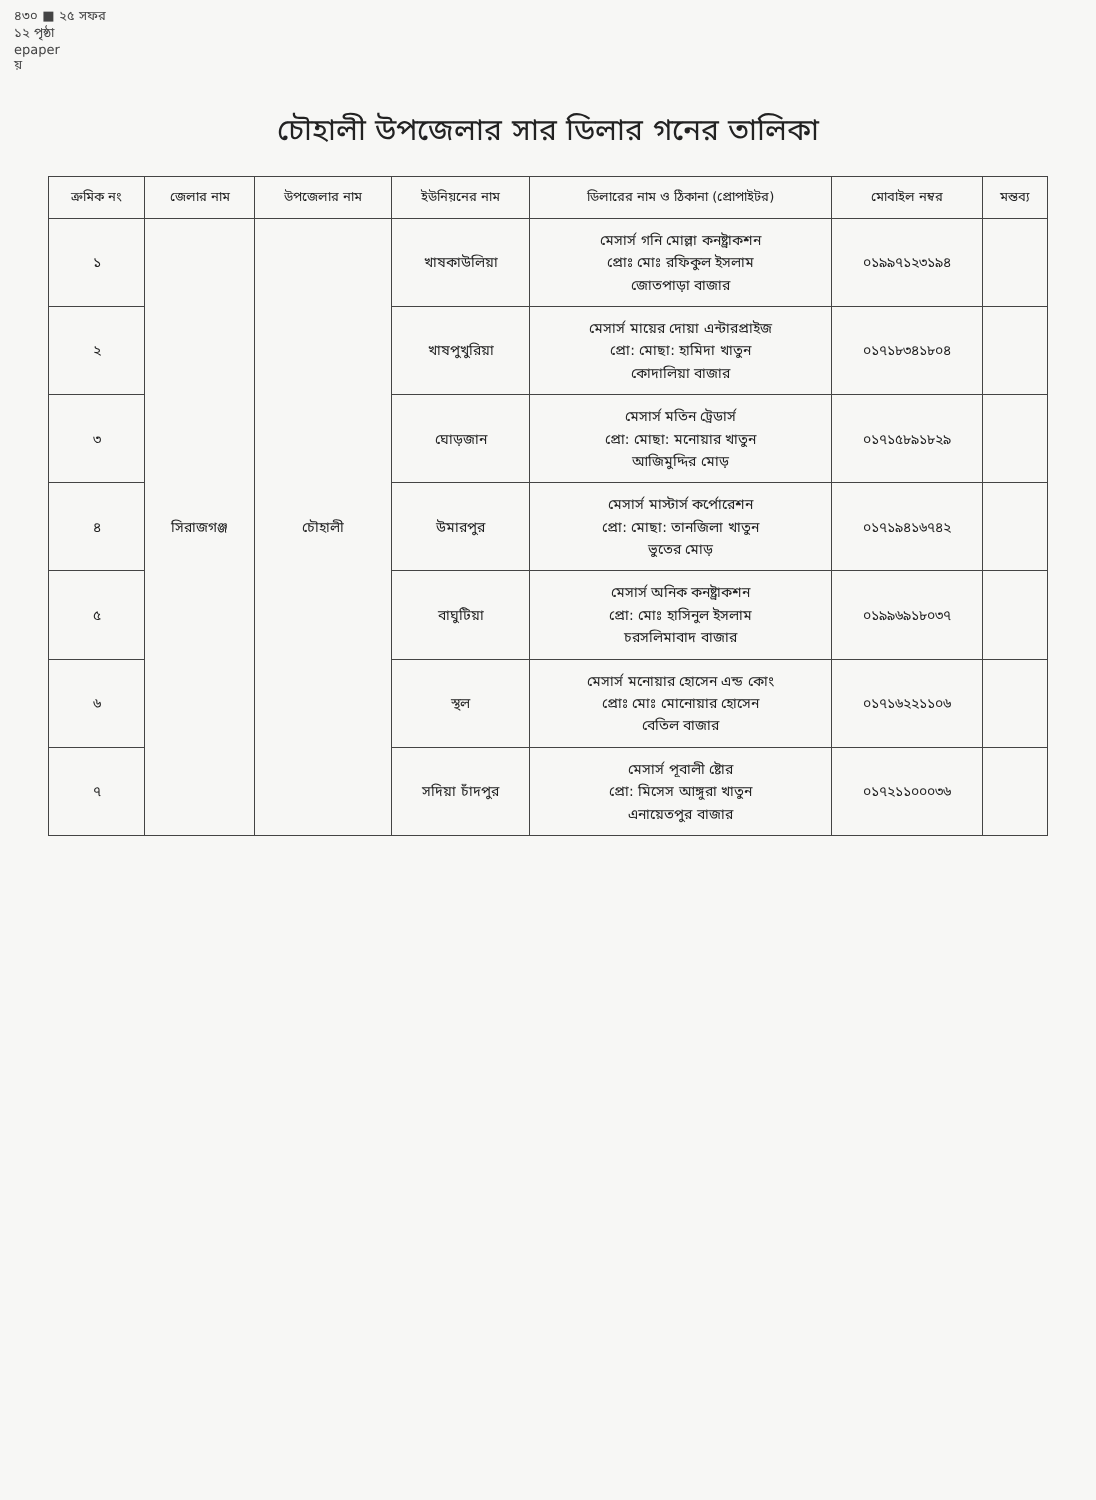৪৩০ ■ ২৫ সফর
১২ পৃষ্ঠা
epaper
য়
চৌহালী উপজেলার সার ডিলার গনের তালিকা
| ক্রমিক নং | জেলার নাম | উপজেলার নাম | ইউনিয়নের নাম | ডিলারের নাম ও ঠিকানা (প্রোপাইটর) | মোবাইল নম্বর | মন্তব্য |
| --- | --- | --- | --- | --- | --- | --- |
| ১ | সিরাজগঞ্জ | চৌহালী | খাষকাউলিয়া | মেসার্স গনি মোল্লা কনষ্ট্রাকশন প্রোঃ মোঃ রফিকুল ইসলাম জোতপাড়া বাজার | ০১৯৯৭১২৩১৯৪ | |
| ২ | | | খাষপুখুরিয়া | মেসার্স মায়ের দোয়া এন্টারপ্রাইজ প্রো: মোছা: হামিদা খাতুন কোদালিয়া বাজার | ০১৭১৮৩৪১৮০৪ | |
| ৩ | | | ঘোড়জান | মেসার্স মতিন ট্রেডার্স প্রো: মোছা: মনোয়ার খাতুন আজিমুদ্দির মোড় | ০১৭১৫৮৯১৮২৯ | |
| ৪ | | | উমারপুর | মেসার্স মাস্টার্স কর্পোরেশন প্রো: মোছা: তানজিলা খাতুন ভুতের মোড় | ০১৭১৯৪১৬৭৪২ | |
| ৫ | | | বাঘুটিয়া | মেসার্স অনিক কনষ্ট্রাকশন প্রো: মোঃ হাসিনুল ইসলাম চরসলিমাবাদ বাজার | ০১৯৯৬৯১৮০৩৭ | |
| ৬ | | | স্থল | মেসার্স মনোয়ার হোসেন এন্ড কোং প্রোঃ মোঃ মোনোয়ার হোসেন বেতিল বাজার | ০১৭১৬২২১১০৬ | |
| ৭ | | | সদিয়া চাঁদপুর | মেসার্স পূবালী ষ্টোর প্রো: মিসেস আঙ্গুরা খাতুন এনায়েতপুর বাজার | ০১৭২১১০০০৩৬ | |